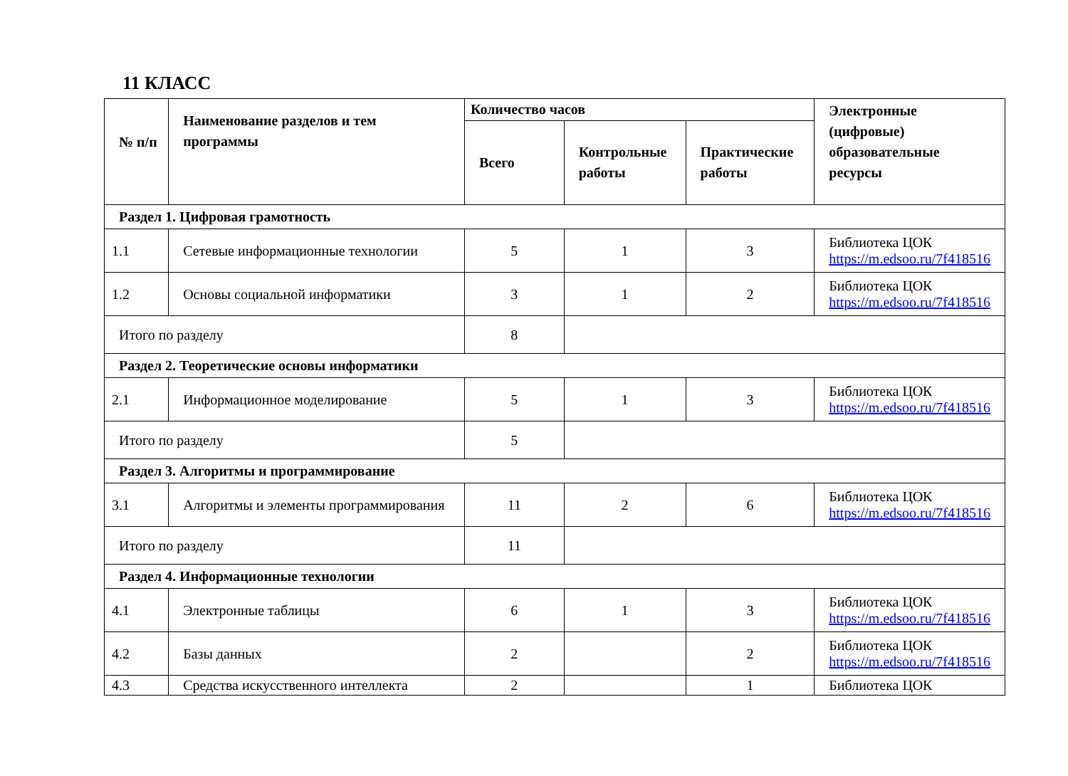11 КЛАСС
| № п/п | Наименование разделов и тем программы | Количество часов | | | Электронные (цифровые) образовательные ресурсы |
| --- | --- | --- | --- | --- | --- |
| | | Всего | Контрольные работы | Практические работы | |
| Раздел 1. Цифровая грамотность | | | | | |
| 1.1 | Сетевые информационные технологии | 5 | 1 | 3 | Библиотека ЦОК https://m.edsoo.ru/7f418516 |
| 1.2 | Основы социальной информатики | 3 | 1 | 2 | Библиотека ЦОК https://m.edsoo.ru/7f418516 |
| Итого по разделу | | 8 | | | |
| Раздел 2. Теоретические основы информатики | | | | | |
| 2.1 | Информационное моделирование | 5 | 1 | 3 | Библиотека ЦОК https://m.edsoo.ru/7f418516 |
| Итого по разделу | | 5 | | | |
| Раздел 3. Алгоритмы и программирование | | | | | |
| 3.1 | Алгоритмы и элементы программирования | 11 | 2 | 6 | Библиотека ЦОК https://m.edsoo.ru/7f418516 |
| Итого по разделу | | 11 | | | |
| Раздел 4. Информационные технологии | | | | | |
| 4.1 | Электронные таблицы | 6 | 1 | 3 | Библиотека ЦОК https://m.edsoo.ru/7f418516 |
| 4.2 | Базы данных | 2 | | 2 | Библиотека ЦОК https://m.edsoo.ru/7f418516 |
| 4.3 | Средства искусственного интеллекта | 2 | | 1 | Библиотека ЦОК |